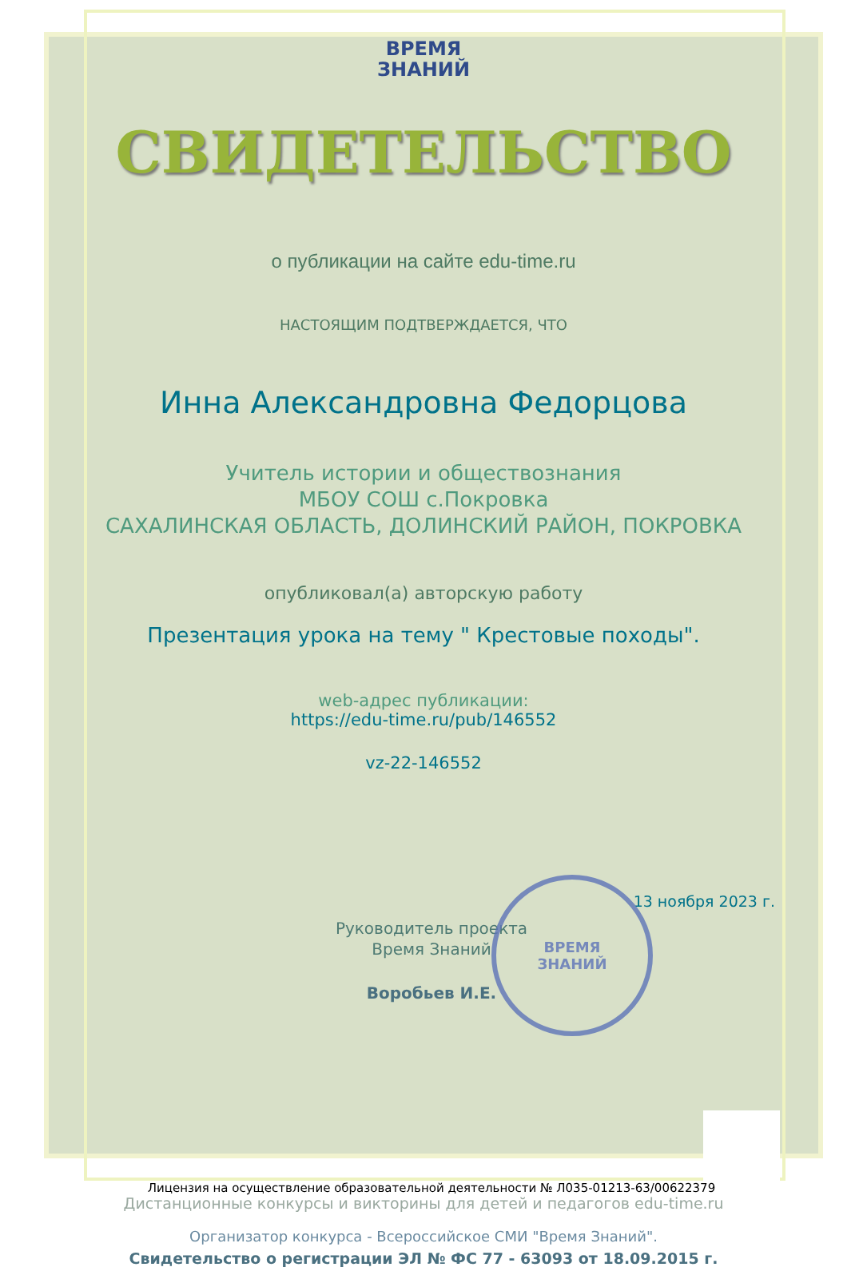ВРЕМЯ
ЗНАНИЙ
СВИДЕТЕЛЬСТВО
о публикации на сайте edu-time.ru
НАСТОЯЩИМ ПОДТВЕРЖДАЕТСЯ, ЧТО
Инна Александровна Федорцова
Учитель истории и обществознания
МБОУ СОШ с.Покровка
САХАЛИНСКАЯ ОБЛАСТЬ, ДОЛИНСКИЙ РАЙОН, ПОКРОВКА
опубликовал(а) авторскую работу
Презентация урока на тему " Крестовые походы".
web-адрес публикации:
https://edu-time.ru/pub/146552
vz-22-146552
13 ноября 2023 г.
Руководитель проекта
Время Знаний
Воробьев И.Е.
Дистанционные конкурсы и викторины для детей и педагогов edu-time.ru
Организатор конкурса - Всероссийское СМИ "Время Знаний".
Свидетельство о регистрации ЭЛ № ФС 77 - 63093 от 18.09.2015 г.
ВРЕМЯ
ЗНАНИЙ
Лицензия на осуществление образовательной деятельности № Л035-01213-63/00622379